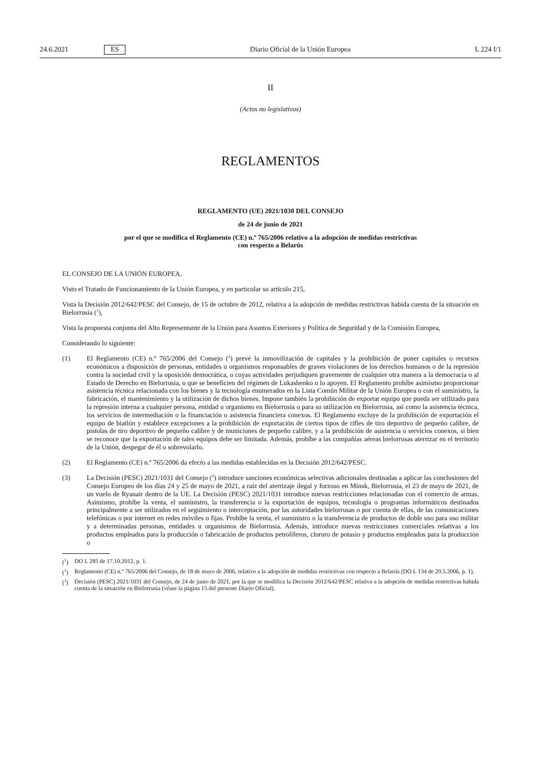24.6.2021 ES Diario Oficial de la Unión Europea L 224 I/1
II
(Actos no legislativos)
REGLAMENTOS
REGLAMENTO (UE) 2021/1030 DEL CONSEJO
de 24 de junio de 2021
por el que se modifica el Reglamento (CE) n.º 765/2006 relativo a la adopción de medidas restrictivas
con respecto a Belarús
EL CONSEJO DE LA UNIÓN EUROPEA,
Visto el Tratado de Funcionamiento de la Unión Europea, y en particular su artículo 215,
Vista la Decisión 2012/642/PESC del Consejo, de 15 de octubre de 2012, relativa a la adopción de medidas restrictivas habida cuenta de la situación en Bielorrusia (<sup>1</sup>),
Vista la propuesta conjunta del Alto Representante de la Unión para Asuntos Exteriores y Política de Seguridad y de la Comisión Europea,
Considerando lo siguiente:
(1) El Reglamento (CE) n.º 765/2006 del Consejo (<sup>2</sup>) prevé la inmovilización de capitales y la prohibición de poner capitales o recursos económicos a disposición de personas, entidades u organismos responsables de graves violaciones de los derechos humanos o de la represión contra la sociedad civil y la oposición democrática, o cuyas actividades perjudiquen gravemente de cualquier otra manera a la democracia o al Estado de Derecho en Bielorrusia, o que se beneficien del régimen de Lukashenko o lo apoyen. El Reglamento prohíbe asimismo proporcionar asistencia técnica relacionada con los bienes y la tecnología enumerados en la Lista Común Militar de la Unión Europea o con el suministro, la fabricación, el mantenimiento y la utilización de dichos bienes. Impone también la prohibición de exportar equipo que pueda ser utilizado para la represión interna a cualquier persona, entidad u organismo en Bielorrusia o para su utilización en Bielorrusia, así como la asistencia técnica, los servicios de intermediación o la financiación o asistencia financiera conexos. El Reglamento excluye de la prohibición de exportación el equipo de biatlón y establece excepciones a la prohibición de exportación de ciertos tipos de rifles de tiro deportivo de pequeño calibre, de pistolas de tiro deportivo de pequeño calibre y de municiones de pequeño calibre, y a la prohibición de asistencia o servicios conexos, si bien se reconoce que la exportación de tales equipos debe ser limitada. Además, prohíbe a las compañías aéreas bielorrusas aterrizar en el territorio de la Unión, despegar de él o sobrevolarlo.
(2) El Reglamento (CE) n.º 765/2006 da efecto a las medidas establecidas en la Decisión 2012/642/PESC.
(3) La Decisión (PESC) 2021/1031 del Consejo (<sup>3</sup>) introduce sanciones económicas selectivas adicionales destinadas a aplicar las conclusiones del Consejo Europeo de los días 24 y 25 de mayo de 2021, a raíz del aterrizaje ilegal y forzoso en Minsk, Bielorrusia, el 23 de mayo de 2021, de un vuelo de Ryanair dentro de la UE. La Decisión (PESC) 2021/1031 introduce nuevas restricciones relacionadas con el comercio de armas. Asimismo, prohíbe la venta, el suministro, la transferencia o la exportación de equipos, tecnología o programas informáticos destinados principalmente a ser utilizados en el seguimiento o interceptación, por las autoridades bielorrusas o por cuenta de ellas, de las comunicaciones telefónicas o por internet en redes móviles o fijas. Prohíbe la venta, el suministro o la transferencia de productos de doble uso para uso militar y a determinadas personas, entidades u organismos de Bielorrusia. Además, introduce nuevas restricciones comerciales relativas a los productos empleados para la producción o fabricación de productos petrolíferos, cloruro de potasio y productos empleados para la producción o
(<sup>1</sup>) DO L 285 de 17.10.2012, p. 1.
(<sup>2</sup>) Reglamento (CE) n.º 765/2006 del Consejo, de 18 de mayo de 2006, relativo a la adopción de medidas restrictivas con respecto a Belarús (DO L 134 de 20.5.2006, p. 1).
(<sup>3</sup>) Decisión (PESC) 2021/1031 del Consejo, de 24 de junio de 2021, por la que se modifica la Decisión 2012/642/PESC relativa a la adopción de medidas restrictivas habida cuenta de la situación en Bielorrusia (véase la página 15 del presente Diario Oficial).